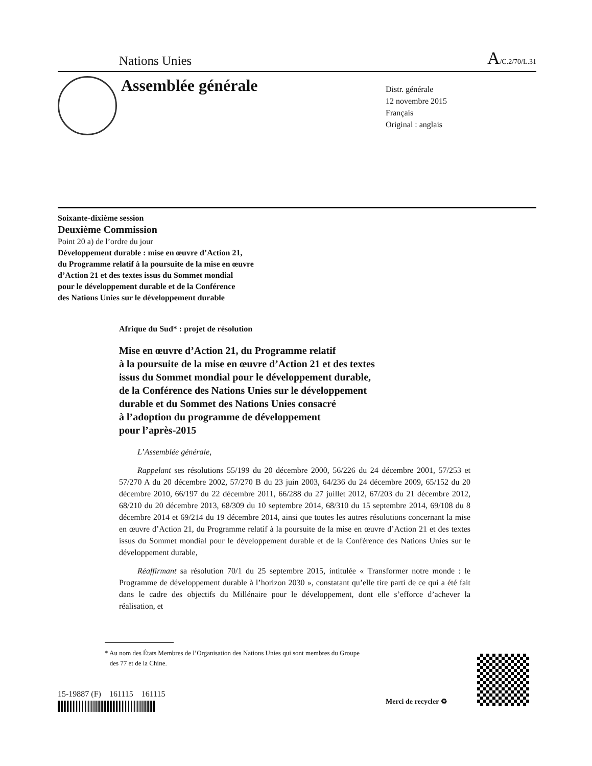Nations Unies A/C.2/70/L.31
Assemblée générale
Distr. générale
12 novembre 2015
Français
Original : anglais
Soixante-dixième session
Deuxième Commission
Point 20 a) de l’ordre du jour
Développement durable : mise en œuvre d’Action 21,
du Programme relatif à la poursuite de la mise en œuvre
d’Action 21 et des textes issus du Sommet mondial
pour le développement durable et de la Conférence
des Nations Unies sur le développement durable
Afrique du Sud* : projet de résolution
Mise en œuvre d’Action 21, du Programme relatif
à la poursuite de la mise en œuvre d’Action 21 et des textes
issus du Sommet mondial pour le développement durable,
de la Conférence des Nations Unies sur le développement
durable et du Sommet des Nations Unies consacré
à l’adoption du programme de développement
pour l’après-2015
L’Assemblée générale,
Rappelant ses résolutions 55/199 du 20 décembre 2000, 56/226 du 24 décembre 2001, 57/253 et 57/270 A du 20 décembre 2002, 57/270 B du 23 juin 2003, 64/236 du 24 décembre 2009, 65/152 du 20 décembre 2010, 66/197 du 22 décembre 2011, 66/288 du 27 juillet 2012, 67/203 du 21 décembre 2012, 68/210 du 20 décembre 2013, 68/309 du 10 septembre 2014, 68/310 du 15 septembre 2014, 69/108 du 8 décembre 2014 et 69/214 du 19 décembre 2014, ainsi que toutes les autres résolutions concernant la mise en œuvre d’Action 21, du Programme relatif à la poursuite de la mise en œuvre d’Action 21 et des textes issus du Sommet mondial pour le développement durable et de la Conférence des Nations Unies sur le développement durable,
Réaffirmant sa résolution 70/1 du 25 septembre 2015, intitulée « Transformer notre monde : le Programme de développement durable à l’horizon 2030 », constatant qu’elle tire parti de ce qui a été fait dans le cadre des objectifs du Millénaire pour le développement, dont elle s’efforce d’achever la réalisation, et
* Au nom des États Membres de l’Organisation des Nations Unies qui sont membres du Groupe
des 77 et de la Chine.
15-19887 (F) 161115 161115
Merci de recycler ♻